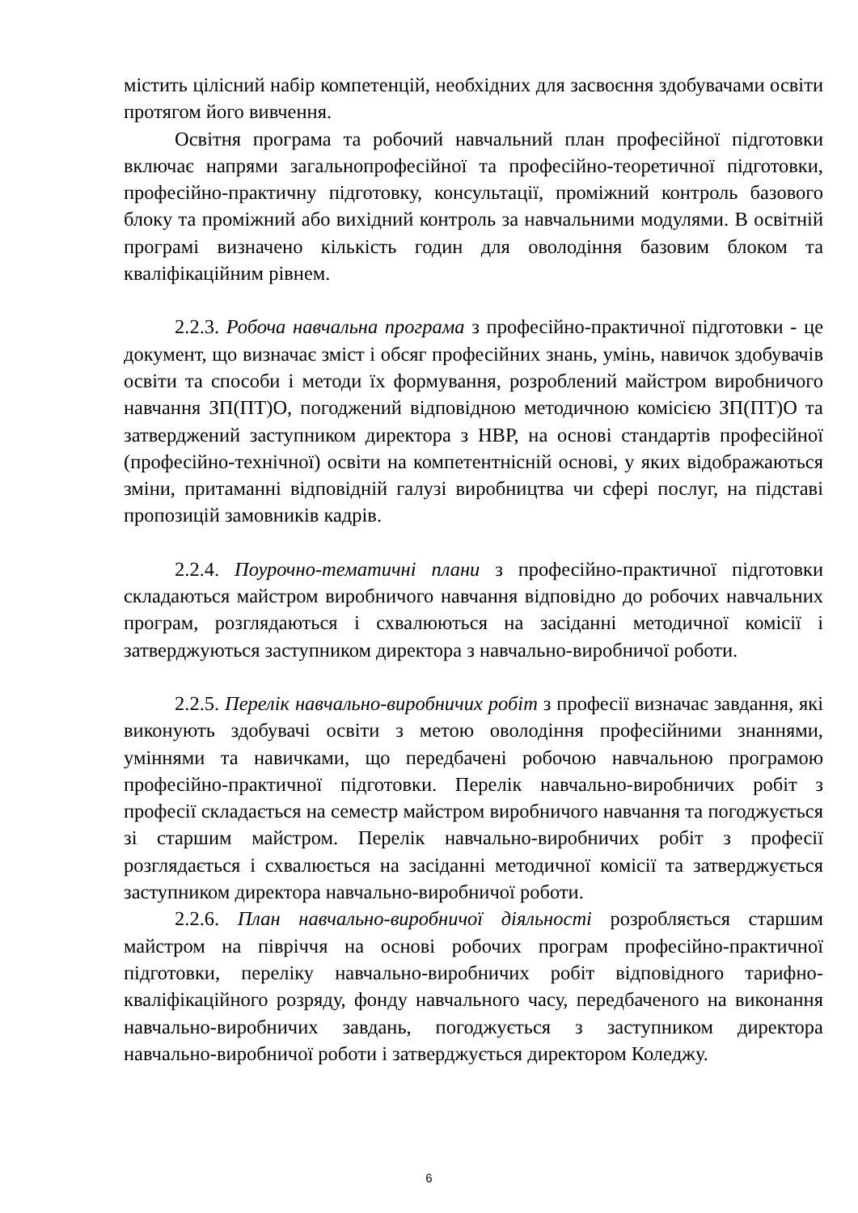містить цілісний набір компетенцій, необхідних для засвоєння здобувачами освіти протягом його вивчення.
Освітня програма та робочий навчальний план професійної підготовки включає напрями загальнопрофесійної та професійно-теоретичної підготовки, професійно-практичну підготовку, консультації, проміжний контроль базового блоку та проміжний або вихідний контроль за навчальними модулями. В освітній програмі визначено кількість годин для оволодіння базовим блоком та кваліфікаційним рівнем.
2.2.3. Робоча навчальна програма з професійно-практичної підготовки - це документ, що визначає зміст і обсяг професійних знань, умінь, навичок здобувачів освіти та способи і методи їх формування, розроблений майстром виробничого навчання ЗП(ПТ)О, погоджений відповідною методичною комісією ЗП(ПТ)О та затверджений заступником директора з НВР, на основі стандартів професійної (професійно-технічної) освіти на компетентнісній основі, у яких відображаються зміни, притаманні відповідній галузі виробництва чи сфері послуг, на підставі пропозицій замовників кадрів.
2.2.4. Поурочно-тематичні плани з професійно-практичної підготовки складаються майстром виробничого навчання відповідно до робочих навчальних програм, розглядаються і схвалюються на засіданні методичної комісії і затверджуються заступником директора з навчально-виробничої роботи.
2.2.5. Перелік навчально-виробничих робіт з професії визначає завдання, які виконують здобувачі освіти з метою оволодіння професійними знаннями, уміннями та навичками, що передбачені робочою навчальною програмою професійно-практичної підготовки. Перелік навчально-виробничих робіт з професії складається на семестр майстром виробничого навчання та погоджується зі старшим майстром. Перелік навчально-виробничих робіт з професії розглядається і схвалюється на засіданні методичної комісії та затверджується заступником директора навчально-виробничої роботи.
2.2.6. План навчально-виробничої діяльності розробляється старшим майстром на півріччя на основі робочих програм професійно-практичної підготовки, переліку навчально-виробничих робіт відповідного тарифно-кваліфікаційного розряду, фонду навчального часу, передбаченого на виконання навчально-виробничих завдань, погоджується з заступником директора навчально-виробничої роботи і затверджується директором Коледжу.
6